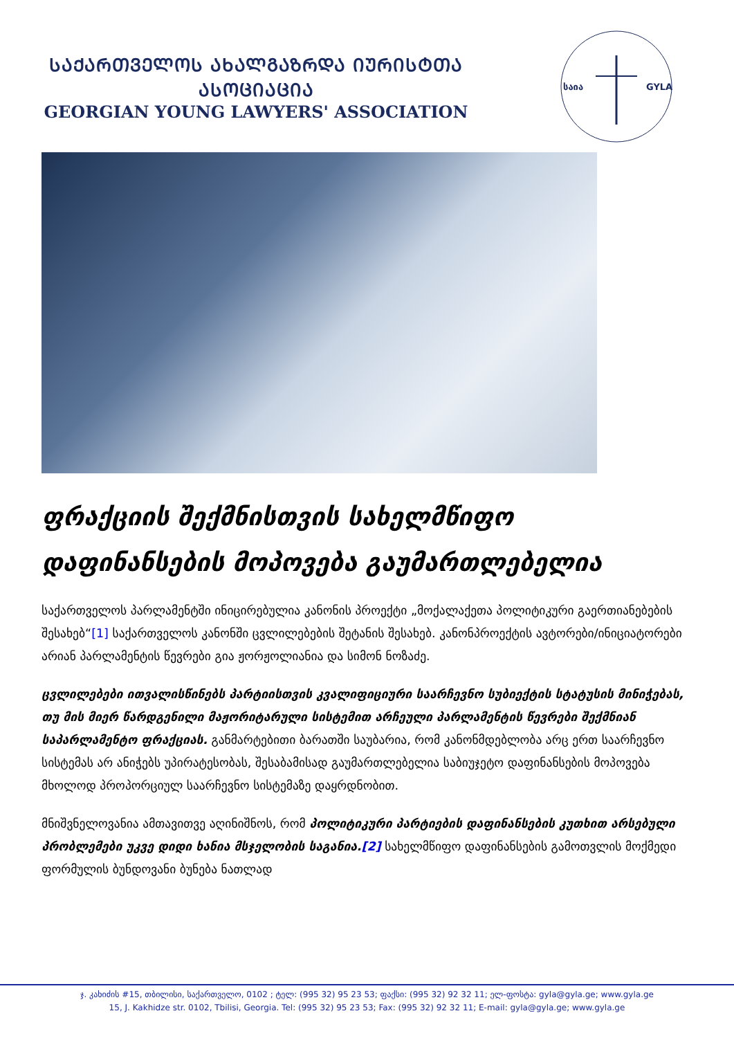ᲡᲐᲥᲐᲠᲗᲕᲔᲚᲝᲡ ᲐᲮᲐᲚᲒᲐᲖᲠᲓᲐ ᲘᲣᲠᲘᲡᲢᲗᲐ ᲐᲡᲝᲪᲘᲐᲪᲘᲐ
GEORGIAN YOUNG LAWYERS' ASSOCIATION
საია
GYLA
ფრაქციის შექმნისთვის სახელმწიფო დაფინანსების მოპოვება გაუმართლებელია
საქართველოს პარლამენტში ინიცირებულია კანონის პროექტი „მოქალაქეთა პოლიტიკური გაერთიანებების შესახებ“[1] საქართველოს კანონში ცვლილებების შეტანის შესახებ. კანონპროექტის ავტორები/ინიციატორები არიან პარლამენტის წევრები გია ჟორჟოლიანია და სიმონ ნოზაძე.
ცვლილებები ითვალისწინებს პარტიისთვის კვალიფიციური საარჩევნო სუბიექტის სტატუსის მინიჭებას, თუ მის მიერ წარდგენილი მაჟორიტარული სისტემით არჩეული პარლამენტის წევრები შექმნიან საპარლამენტო ფრაქციას. განმარტებითი ბარათში საუბარია, რომ კანონმდებლობა არც ერთ საარჩევნო სისტემას არ ანიჭებს უპირატესობას, შესაბამისად გაუმართლებელია საბიუჯეტო დაფინანსების მოპოვება მხოლოდ პროპორციულ საარჩევნო სისტემაზე დაყრდნობით.
მნიშვნელოვანია ამთავითვე აღინიშნოს, რომ პოლიტიკური პარტიების დაფინანსების კუთხით არსებული პრობლემები უკვე დიდი ხანია მსჯელობის საგანია.[2] სახელმწიფო დაფინანსების გამოთვლის მოქმედი ფორმულის ბუნდოვანი ბუნება ნათლად
ჯ. კახიძის #15, თბილისი, საქართველო, 0102 ; ტელ: (995 32) 95 23 53; ფაქსი: (995 32) 92 32 11; ელ-ფოსტა: gyla@gyla.ge; www.gyla.ge
15, J. Kakhidze str. 0102, Tbilisi, Georgia. Tel: (995 32) 95 23 53; Fax: (995 32) 92 32 11; E-mail: gyla@gyla.ge; www.gyla.ge